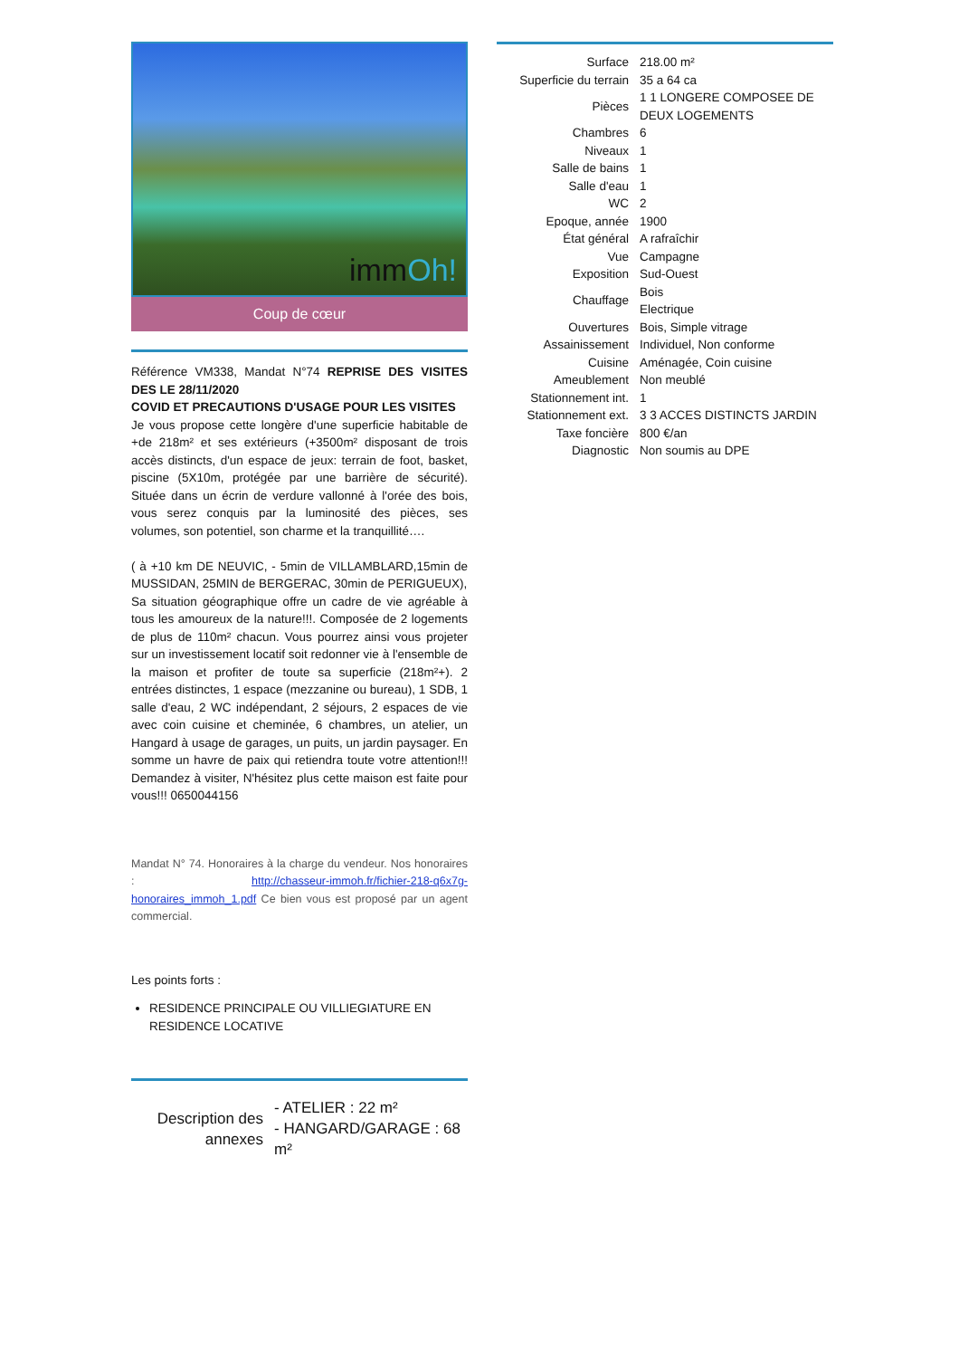immOh!
Coup de cœur
Référence VM338, Mandat N°74 REPRISE DES VISITES DES LE 28/11/2020
COVID ET PRECAUTIONS D'USAGE POUR LES VISITES
Je vous propose cette longère d'une superficie habitable de +de 218m² et ses extérieurs (+3500m² disposant de trois accès distincts, d'un espace de jeux: terrain de foot, basket, piscine (5X10m, protégée par une barrière de sécurité). Située dans un écrin de verdure vallonné à l'orée des bois, vous serez conquis par la luminosité des pièces, ses volumes, son potentiel, son charme et la tranquillité….
( à +10 km DE NEUVIC, - 5min de VILLAMBLARD,15min de MUSSIDAN, 25MIN de BERGERAC, 30min de PERIGUEUX),
Sa situation géographique offre un cadre de vie agréable à tous les amoureux de la nature!!!. Composée de 2 logements de plus de 110m² chacun. Vous pourrez ainsi vous projeter sur un investissement locatif soit redonner vie à l'ensemble de la maison et profiter de toute sa superficie (218m²+). 2 entrées distinctes, 1 espace (mezzanine ou bureau), 1 SDB, 1 salle d'eau, 2 WC indépendant, 2 séjours, 2 espaces de vie avec coin cuisine et cheminée, 6 chambres, un atelier, un Hangard à usage de garages, un puits, un jardin paysager. En somme un havre de paix qui retiendra toute votre attention!!! Demandez à visiter, N'hésitez plus cette maison est faite pour vous!!! 0650044156
Mandat N° 74. Honoraires à la charge du vendeur. Nos honoraires : http://chasseur-immoh.fr/fichier-218-q6x7g-honoraires_immoh_1.pdf Ce bien vous est proposé par un agent commercial.
Les points forts :
RESIDENCE PRINCIPALE OU VILLIEGIATURE EN RESIDENCE LOCATIVE
| Description des annexes | - ATELIER : 22 m² - HANGARD/GARAGE : 68 m² |
| Surface | 218.00 m² |
| Superficie du terrain | 35 a 64 ca |
| Pièces | 1 1 LONGERE COMPOSEE DE DEUX LOGEMENTS |
| Chambres | 6 |
| Niveaux | 1 |
| Salle de bains | 1 |
| Salle d'eau | 1 |
| WC | 2 |
| Epoque, année | 1900 |
| État général | A rafraîchir |
| Vue | Campagne |
| Exposition | Sud-Ouest |
| Chauffage | Bois Electrique |
| Ouvertures | Bois, Simple vitrage |
| Assainissement | Individuel, Non conforme |
| Cuisine | Aménagée, Coin cuisine |
| Ameublement | Non meublé |
| Stationnement int. | 1 |
| Stationnement ext. | 3 3 ACCES DISTINCTS JARDIN |
| Taxe foncière | 800 €/an |
| Diagnostic | Non soumis au DPE |